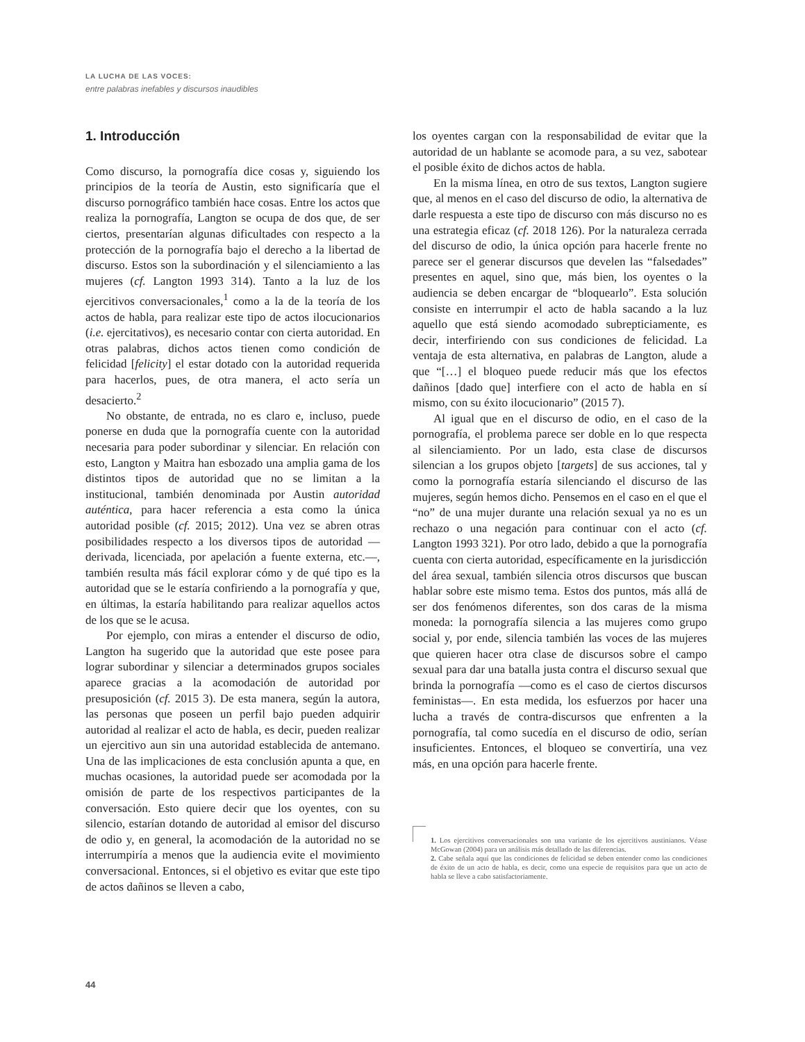LA LUCHA DE LAS VOCES:
entre palabras inefables y discursos inaudibles
1. Introducción
Como discurso, la pornografía dice cosas y, siguiendo los principios de la teoría de Austin, esto significaría que el discurso pornográfico también hace cosas. Entre los actos que realiza la pornografía, Langton se ocupa de dos que, de ser ciertos, presentarían algunas dificultades con respecto a la protección de la porno­grafía bajo el derecho a la libertad de discurso. Estos son la subordinación y el silenciamiento a las mujeres (cf. Langton 1993 314). Tanto a la luz de los ejercitivos conversacionales,<sup>1</sup> como a la de la teoría de los actos de habla, para realizar este tipo de actos ilocucionarios (i.e. ejercitativos), es necesario contar con cierta autoridad. En otras palabras, dichos actos tienen como condición de felicidad [felicity] el estar dotado con la autoridad requerida para hacerlos, pues, de otra manera, el acto sería un desacierto.<sup>2</sup>
No obstante, de entrada, no es claro e, incluso, puede ponerse en duda que la pornografía cuente con la autoridad necesaria para poder subordinar y silenciar. En relación con esto, Langton y Maitra han esbozado una amplia gama de los distintos tipos de autoridad que no se limitan a la institucional, también denomi­nada por Austin autoridad auténtica, para hacer refe­rencia a esta como la única autoridad posible (cf. 2015; 2012). Una vez se abren otras posibilidades respecto a los diversos tipos de autoridad —derivada, licenciada, por apelación a fuente externa, etc.—, también resulta más fácil explorar cómo y de qué tipo es la autoridad que se le estaría confiriendo a la pornografía y que, en últimas, la estaría habilitando para realizar aquellos actos de los que se le acusa.
Por ejemplo, con miras a entender el discurso de odio, Langton ha sugerido que la autoridad que este posee para lograr subordinar y silenciar a determinados grupos sociales aparece gracias a la acomodación de autoridad por presuposición (cf. 2015 3). De esta manera, según la autora, las personas que poseen un perfil bajo pueden adquirir autoridad al realizar el acto de habla, es decir, pueden realizar un ejercitivo aun sin una auto­ridad establecida de antemano. Una de las implicaciones de esta conclusión apunta a que, en muchas ocasiones, la autoridad puede ser acomodada por la omisión de parte de los respectivos participantes de la conversa­ción. Esto quiere decir que los oyentes, con su silencio, estarían dotando de autoridad al emisor del discurso de odio y, en general, la acomodación de la autoridad no se interrumpiría a menos que la audiencia evite el movimiento conversacional. Entonces, si el objetivo es evitar que este tipo de actos dañinos se lleven a cabo,
los oyentes cargan con la responsabilidad de evitar que la autoridad de un hablante se acomode para, a su vez, sabotear el posible éxito de dichos actos de habla.
En la misma línea, en otro de sus textos, Langton sugiere que, al menos en el caso del discurso de odio, la alternativa de darle respuesta a este tipo de discurso con más discurso no es una estrategia eficaz (cf. 2018 126). Por la naturaleza cerrada del discurso de odio, la única opción para hacerle frente no parece ser el generar discursos que develen las “falsedades” presentes en aquel, sino que, más bien, los oyentes o la audiencia se deben encargar de “bloquearlo”. Esta solución consiste en interrumpir el acto de habla sacando a la luz aquello que está siendo acomodado subrepticiamente, es decir, interfiriendo con sus condiciones de felicidad. La ventaja de esta alternativa, en palabras de Langton, alude a que “[…] el bloqueo puede reducir más que los efectos dañinos [dado que] interfiere con el acto de habla en sí mismo, con su éxito ilocucionario” (2015 7).
Al igual que en el discurso de odio, en el caso de la pornografía, el problema parece ser doble en lo que respecta al silenciamiento. Por un lado, esta clase de discursos silencian a los grupos objeto [targets] de sus acciones, tal y como la pornografía estaría silen­ciando el discurso de las mujeres, según hemos dicho. Pensemos en el caso en el que el “no” de una mujer durante una relación sexual ya no es un rechazo o una negación para continuar con el acto (cf. Langton 1993 321). Por otro lado, debido a que la pornografía cuenta con cierta autoridad, específicamente en la jurisdic­ción del área sexual, también silencia otros discursos que buscan hablar sobre este mismo tema. Estos dos puntos, más allá de ser dos fenómenos diferentes, son dos caras de la misma moneda: la pornografía silencia a las mujeres como grupo social y, por ende, silencia también las voces de las mujeres que quieren hacer otra clase de discursos sobre el campo sexual para dar una batalla justa contra el discurso sexual que brinda la pornografía —como es el caso de ciertos discursos feministas—. En esta medida, los esfuerzos por hacer una lucha a través de contra-discursos que enfrenten a la pornografía, tal como sucedía en el discurso de odio, serían insuficientes. Entonces, el bloqueo se conver­tiría, una vez más, en una opción para hacerle frente.
1. Los ejercitivos conversacionales son una variante de los ejercitivos austinianos. Véase McGowan (2004) para un análisis más detallado de las diferencias.
2. Cabe señala aquí que las condiciones de felicidad se deben entender como las condiciones de éxito de un acto de habla, es decir, como una especie de requisitos para que un acto de habla se lleve a cabo satisfactoriamente.
44